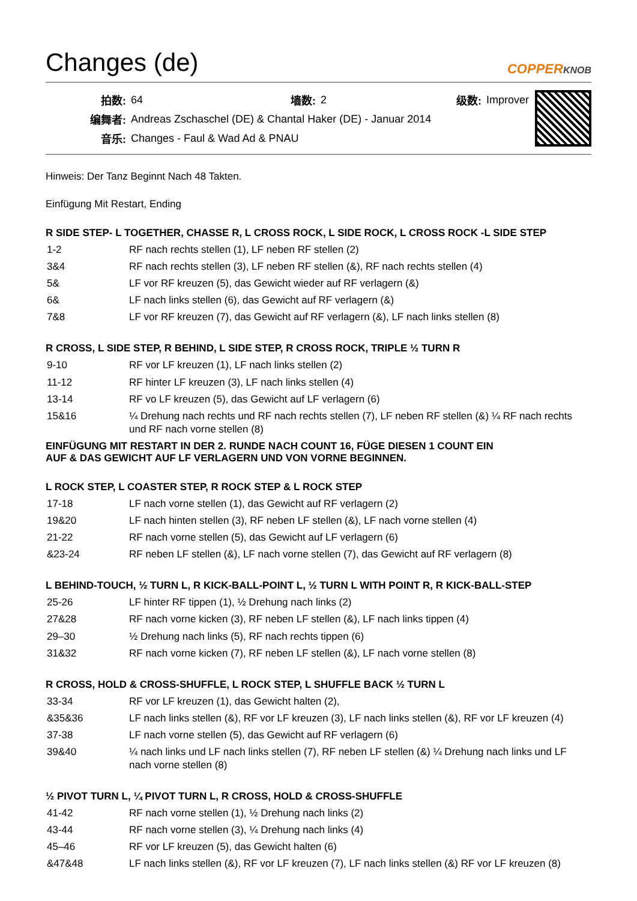Changes (de)
COPPERKNOB
| 拍数: | 64 | 墙数: | 2 | 级数: | Improver |
| 编舞者: | Andreas Zschaschel (DE) & Chantal Haker (DE) - Januar 2014 | | | | |
| 音乐: | Changes - Faul & Wad Ad & PNAU | | | | |
Hinweis: Der Tanz Beginnt Nach 48 Takten.
Einfügung Mit Restart, Ending
R SIDE STEP- L TOGETHER, CHASSE R, L CROSS ROCK, L SIDE ROCK, L CROSS ROCK -L SIDE STEP
| 1-2 | RF nach rechts stellen (1), LF neben RF stellen (2) |
| 3&4 | RF nach rechts stellen (3), LF neben RF stellen (&), RF nach rechts stellen (4) |
| 5& | LF vor RF kreuzen (5), das Gewicht wieder auf RF verlagern (&) |
| 6& | LF nach links stellen (6), das Gewicht auf RF verlagern (&) |
| 7&8 | LF vor RF kreuzen (7), das Gewicht auf RF verlagern (&), LF nach links stellen (8) |
R CROSS, L SIDE STEP, R BEHIND, L SIDE STEP, R CROSS ROCK, TRIPLE ½ TURN R
| 9-10 | RF vor LF kreuzen (1), LF nach links stellen (2) |
| 11-12 | RF hinter LF kreuzen (3), LF nach links stellen (4) |
| 13-14 | RF vo LF kreuzen (5), das Gewicht auf LF verlagern (6) |
| 15&16 | ¼ Drehung nach rechts und RF nach rechts stellen (7), LF neben RF stellen (&) ¼ RF nach rechts und RF nach vorne stellen (8) |
EINFÜGUNG MIT RESTART IN DER 2. RUNDE NACH COUNT 16, FÜGE DIESEN 1 COUNT EIN
AUF & DAS GEWICHT AUF LF VERLAGERN UND VON VORNE BEGINNEN.
L ROCK STEP, L COASTER STEP, R ROCK STEP & L ROCK STEP
| 17-18 | LF nach vorne stellen (1), das Gewicht auf RF verlagern (2) |
| 19&20 | LF nach hinten stellen (3), RF neben LF stellen (&), LF nach vorne stellen (4) |
| 21-22 | RF nach vorne stellen (5), das Gewicht auf LF verlagern (6) |
| &23-24 | RF neben LF stellen (&), LF nach vorne stellen (7), das Gewicht auf RF verlagern (8) |
L BEHIND-TOUCH, ½ TURN L, R KICK-BALL-POINT L, ½ TURN L WITH POINT R, R KICK-BALL-STEP
| 25-26 | LF hinter RF tippen (1), ½ Drehung nach links (2) |
| 27&28 | RF nach vorne kicken (3), RF neben LF stellen (&), LF nach links tippen (4) |
| 29–30 | ½ Drehung nach links (5), RF nach rechts tippen (6) |
| 31&32 | RF nach vorne kicken (7), RF neben LF stellen (&), LF nach vorne stellen (8) |
R CROSS, HOLD & CROSS-SHUFFLE, L ROCK STEP, L SHUFFLE BACK ½ TURN L
| 33-34 | RF vor LF kreuzen (1), das Gewicht halten (2), |
| &35&36 | LF nach links stellen (&), RF vor LF kreuzen (3), LF nach links stellen (&), RF vor LF kreuzen (4) |
| 37-38 | LF nach vorne stellen (5), das Gewicht auf RF verlagern (6) |
| 39&40 | ¼ nach links und LF nach links stellen (7), RF neben LF stellen (&) ¼ Drehung nach links und LF nach vorne stellen (8) |
½ PIVOT TURN L, ¼ PIVOT TURN L, R CROSS, HOLD & CROSS-SHUFFLE
| 41-42 | RF nach vorne stellen (1), ½ Drehung nach links (2) |
| 43-44 | RF nach vorne stellen (3), ¼ Drehung nach links (4) |
| 45–46 | RF vor LF kreuzen (5), das Gewicht halten (6) |
| &47&48 | LF nach links stellen (&), RF vor LF kreuzen (7), LF nach links stellen (&) RF vor LF kreuzen (8) |